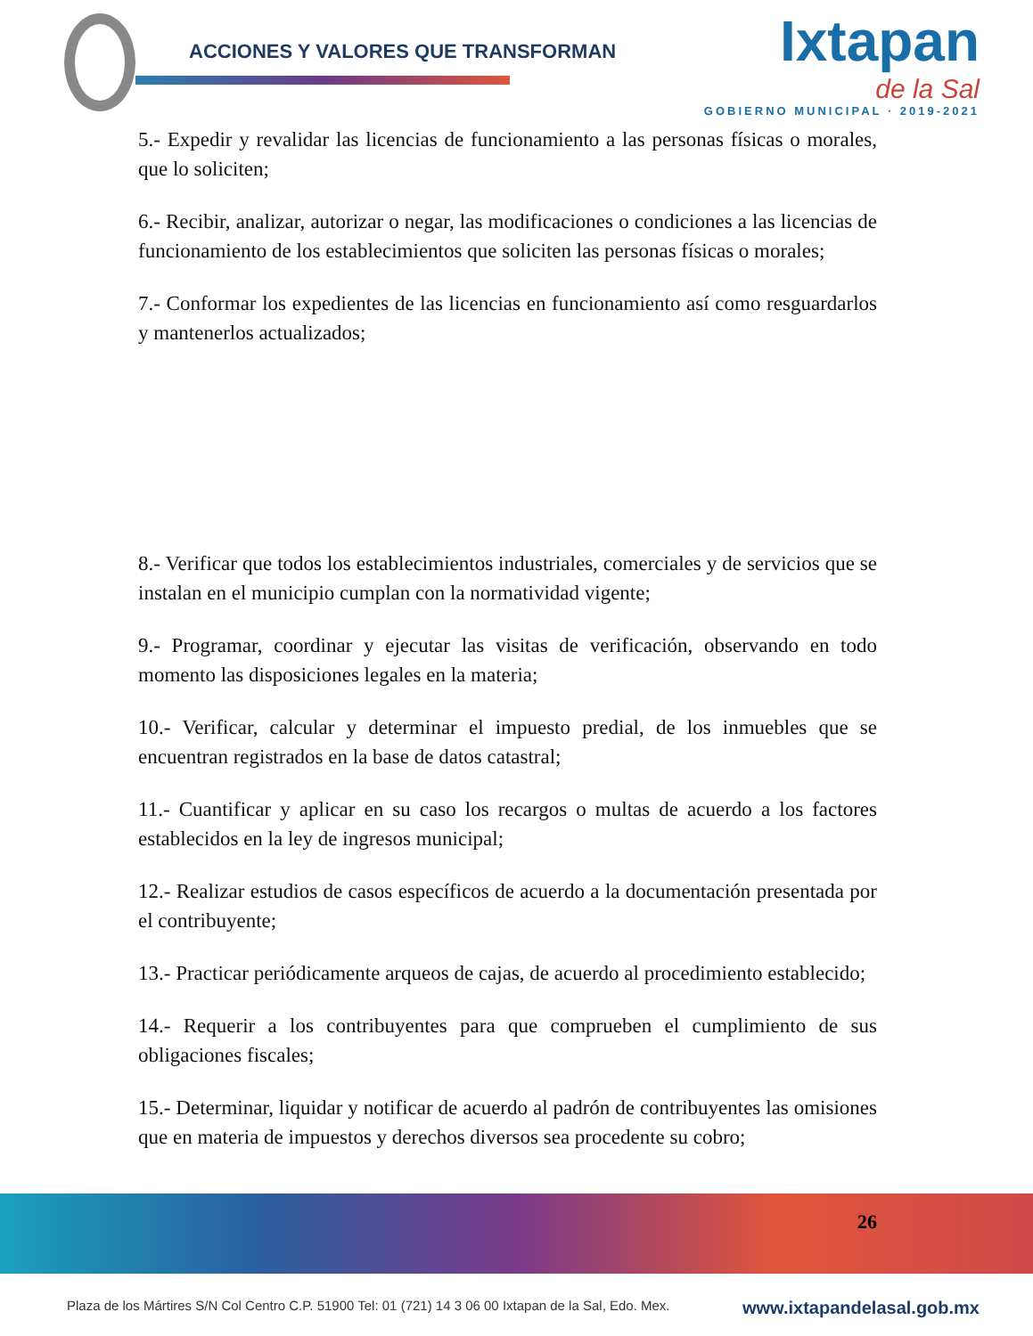ACCIONES Y VALORES QUE TRANSFORMAN
Ixtapan
de la Sal
GOBIERNO MUNICIPAL · 2019-2021
5.- Expedir y revalidar las licencias de funcionamiento a las personas físicas o morales, que lo soliciten;
6.- Recibir, analizar, autorizar o negar, las modificaciones o condiciones a las licencias de funcionamiento de los establecimientos que soliciten las personas físicas o morales;
7.- Conformar los expedientes de las licencias en funcionamiento así como resguardarlos y mantenerlos actualizados;
8.- Verificar que todos los establecimientos industriales, comerciales y de servicios que se instalan en el municipio cumplan con la normatividad vigente;
9.- Programar, coordinar y ejecutar las visitas de verificación, observando en todo momento las disposiciones legales en la materia;
10.- Verificar, calcular y determinar el impuesto predial, de los inmuebles que se encuentran registrados en la base de datos catastral;
11.- Cuantificar y aplicar en su caso los recargos o multas de acuerdo a los factores establecidos en la ley de ingresos municipal;
12.- Realizar estudios de casos específicos de acuerdo a la documentación presentada por el contribuyente;
13.- Practicar periódicamente arqueos de cajas, de acuerdo al procedimiento establecido;
14.- Requerir a los contribuyentes para que comprueben el cumplimiento de sus obligaciones fiscales;
15.- Determinar, liquidar y notificar de acuerdo al padrón de contribuyentes las omisiones que en materia de impuestos y derechos diversos sea procedente su cobro;
26
Plaza de los Mártires S/N Col Centro C.P. 51900 Tel: 01 (721) 14 3 06 00 Ixtapan de la Sal, Edo. Mex. www.ixtapandelasal.gob.mx